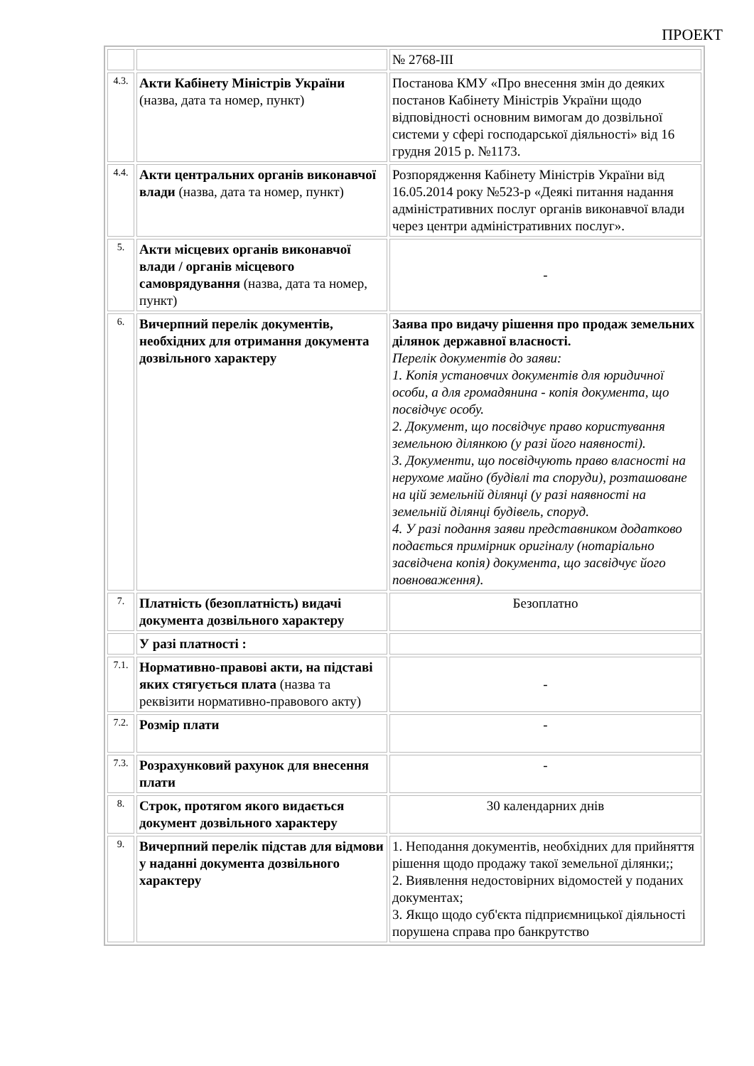ПРОЕКТ
| | | № 2768-III |
| 4.3. | Акти Кабінету Міністрів України (назва, дата та номер, пункт) | Постанова КМУ «Про внесення змін до деяких постанов Кабінету Міністрів України щодо відповідності основним вимогам до дозвільної системи у сфері господарської діяльності» від 16 грудня 2015 р. №1173. |
| 4.4. | Акти центральних органів виконавчої влади (назва, дата та номер, пункт) | Розпорядження Кабінету Міністрів України від 16.05.2014 року №523-р «Деякі питання надання адміністративних послуг органів виконавчої влади через центри адміністративних послуг». |
| 5. | Акти місцевих органів виконавчої влади / органів місцевого самоврядування (назва, дата та номер, пункт) | - |
| 6. | Вичерпний перелік документів, необхідних для отримання документа дозвільного характеру | Заява про видачу рішення про продаж земельних ділянок державної власності. Перелік документів до заяви: 1. Копія установчих документів для юридичної особи, а для громадянина - копія документа, що посвідчує особу. 2. Документ, що посвідчує право користування земельною ділянкою (у разі його наявності). 3. Документи, що посвідчують право власності на нерухоме майно (будівлі та споруди), розташоване на цій земельній ділянці (у разі наявності на земельній ділянці будівель, споруд. 4. У разі подання заяви представником додатково подається примірник оригіналу (нотаріально засвідчена копія) документа, що засвідчує його повноваження). |
| 7. | Платність (безоплатність) видачі документа дозвільного характеру | Безоплатно |
| | У разі платності : | |
| 7.1. | Нормативно-правові акти, на підставі яких стягується плата (назва та реквізити нормативно-правового акту) | - |
| 7.2. | Розмір плати | - |
| 7.3. | Розрахунковий рахунок для внесення плати | - |
| 8. | Строк, протягом якого видається документ дозвільного характеру | 30 календарних днів |
| 9. | Вичерпний перелік підстав для відмови у наданні документа дозвільного характеру | 1. Неподання документів, необхідних для прийняття рішення щодо продажу такої земельної ділянки;; 2. Виявлення недостовірних відомостей у поданих документах; 3. Якщо щодо суб'єкта підприємницької діяльності порушена справа про банкрутство |